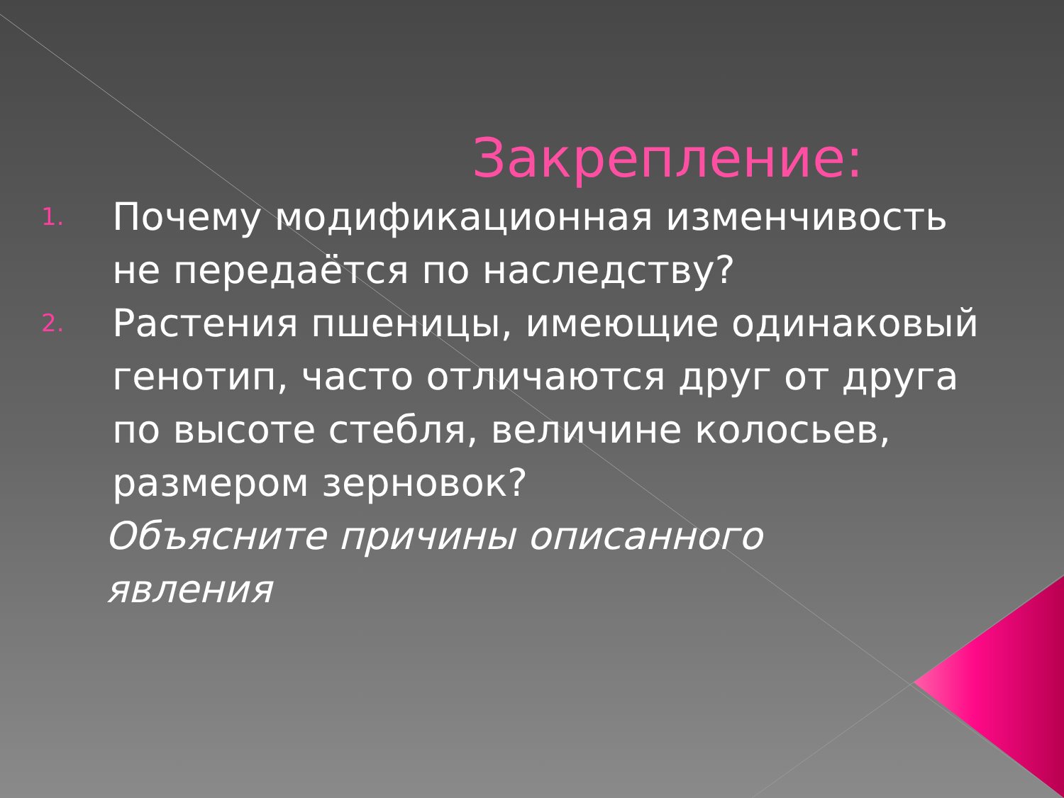Закрепление:
1. Почему модификационная изменчивость не передаётся по наследству?
2. Растения пшеницы, имеющие одинаковый генотип, часто отличаются друг от друга по высоте стебля, величине колосьев, размером зерновок?
Объясните причины описанного явления